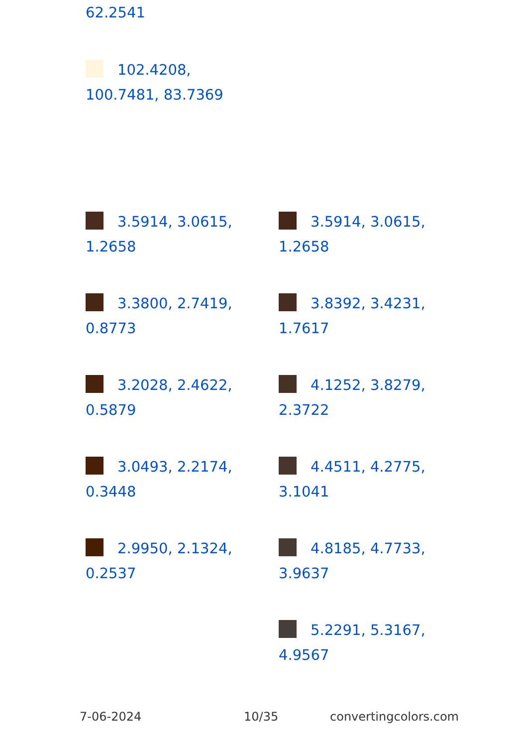62.2541
102.4208, 100.7481, 83.7369
3.5914, 3.0615, 1.2658
3.5914, 3.0615, 1.2658
3.3800, 2.7419, 0.8773
3.8392, 3.4231, 1.7617
3.2028, 2.4622, 0.5879
4.1252, 3.8279, 2.3722
3.0493, 2.2174, 0.3448
4.4511, 4.2775, 3.1041
2.9950, 2.1324, 0.2537
4.8185, 4.7733, 3.9637
5.2291, 5.3167, 4.9567
7-06-2024 10/35 convertingcolors.com